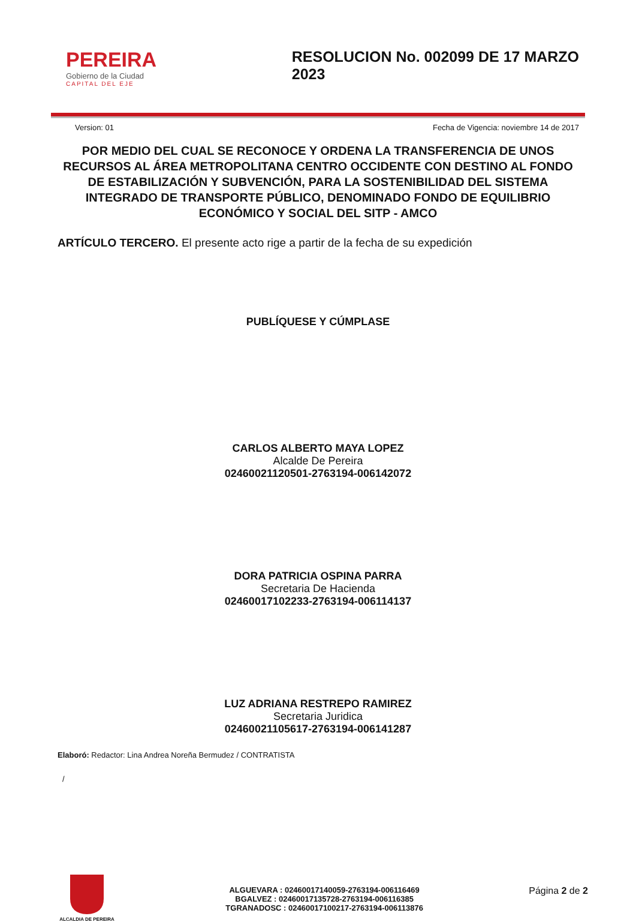PEREIRA
Gobierno de la Ciudad
CAPITAL DEL EJE
RESOLUCION No. 002099 DE 17 MARZO 2023
Version: 01 Fecha de Vigencia: noviembre 14 de 2017
POR MEDIO DEL CUAL SE RECONOCE Y ORDENA LA TRANSFERENCIA DE UNOS RECURSOS AL ÁREA METROPOLITANA CENTRO OCCIDENTE CON DESTINO AL FONDO DE ESTABILIZACIÓN Y SUBVENCIÓN, PARA LA SOSTENIBILIDAD DEL SISTEMA INTEGRADO DE TRANSPORTE PÚBLICO, DENOMINADO FONDO DE EQUILIBRIO ECONÓMICO Y SOCIAL DEL SITP - AMCO
ARTÍCULO TERCERO. El presente acto rige a partir de la fecha de su expedición
PUBLÍQUESE Y CÚMPLASE
CARLOS ALBERTO MAYA LOPEZ
Alcalde De Pereira
02460021120501-2763194-006142072
DORA PATRICIA OSPINA PARRA
Secretaria De Hacienda
02460017102233-2763194-006114137
LUZ ADRIANA RESTREPO RAMIREZ
Secretaria Juridica
02460021105617-2763194-006141287
Elaboró: Redactor: Lina Andrea Noreña Bermudez / CONTRATISTA
/
ALCALDIA DE PEREIRA
ALGUEVARA : 02460017140059-2763194-006116469
BGALVEZ : 02460017135728-2763194-006116385
TGRANADOSC : 02460017100217-2763194-006113876
Página 2 de 2